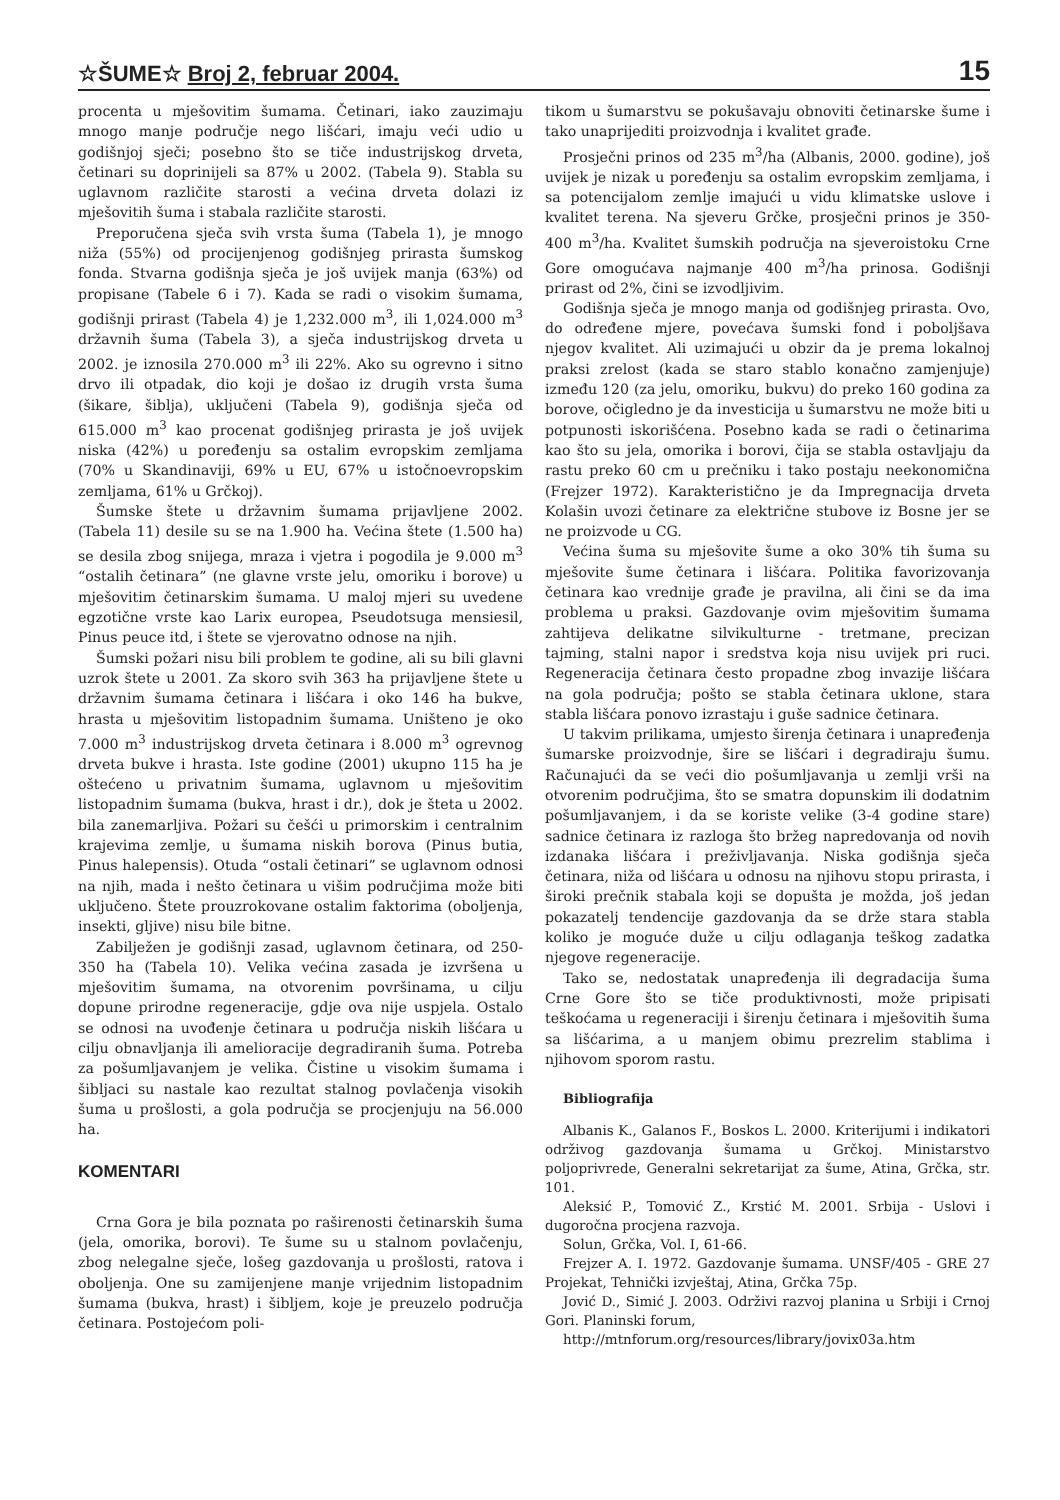☆ŠUME☆ Broj 2, februar 2004. 15
procenta u mješovitim šumama. Četinari, iako zauzimaju mnogo manje područje nego lišćari, imaju veći udio u godišnjoj sječi; posebno što se tiče industrijskog drveta, četinari su doprinijeli sa 87% u 2002. (Tabela 9). Stabla su uglavnom različite starosti a većina drveta dolazi iz mješovitih šuma i stabala različite starosti.
Preporučena sječa svih vrsta šuma (Tabela 1), je mnogo niža (55%) od procijenjenog godišnjeg prirasta šumskog fonda. Stvarna godišnja sječa je još uvijek manja (63%) od propisane (Tabele 6 i 7). Kada se radi o visokim šumama, godišnji prirast (Tabela 4) je 1,232.000 m<sup>3</sup>, ili 1,024.000 m<sup>3</sup> državnih šuma (Tabela 3), a sječa industrijskog drveta u 2002. je iznosila 270.000 m<sup>3</sup> ili 22%. Ako su ogrevno i sitno drvo ili otpadak, dio koji je došao iz drugih vrsta šuma (šikare, šiblja), uključeni (Tabela 9), godišnja sječa od 615.000 m<sup>3</sup> kao procenat godišnjeg prirasta je još uvijek niska (42%) u poređenju sa ostalim evropskim zemljama (70% u Skandinaviji, 69% u EU, 67% u istočnoevropskim zemljama, 61% u Grčkoj).
Šumske štete u državnim šumama prijavljene 2002. (Tabela 11) desile su se na 1.900 ha. Većina štete (1.500 ha) se desila zbog snijega, mraza i vjetra i pogodila je 9.000 m<sup>3</sup> “ostalih četinara” (ne glavne vrste jelu, omoriku i borove) u mješovitim četinarskim šumama. U maloj mjeri su uvedene egzotične vrste kao Larix europea, Pseudotsuga mensiesil, Pinus peuce itd, i štete se vjerovatno odnose na njih.
Šumski požari nisu bili problem te godine, ali su bili glavni uzrok štete u 2001. Za skoro svih 363 ha prijavljene štete u državnim šumama četinara i lišćara i oko 146 ha bukve, hrasta u mješovitim listopadnim šumama. Uništeno je oko 7.000 m<sup>3</sup> industrijskog drveta četinara i 8.000 m<sup>3</sup> ogrevnog drveta bukve i hrasta. Iste godine (2001) ukupno 115 ha je oštećeno u privatnim šumama, uglavnom u mješovitim listopadnim šumama (bukva, hrast i dr.), dok je šteta u 2002. bila zanemarljiva. Požari su češći u primorskim i centralnim krajevima zemlje, u šumama niskih borova (Pinus butia, Pinus halepensis). Otuda “ostali četinari” se uglavnom odnosi na njih, mada i nešto četinara u višim područjima može biti uključeno. Štete prouzrokovane ostalim faktorima (oboljenja, insekti, gljive) nisu bile bitne.
Zabilježen je godišnji zasad, uglavnom četinara, od 250-350 ha (Tabela 10). Velika većina zasada je izvršena u mješovitim šumama, na otvorenim površinama, u cilju dopune prirodne regeneracije, gdje ova nije uspjela. Ostalo se odnosi na uvođenje četinara u područja niskih lišćara u cilju obnavljanja ili amelioracije degradiranih šuma. Potreba za pošumljavanjem je velika. Čistine u visokim šumama i šibljaci su nastale kao rezultat stalnog povlačenja visokih šuma u prošlosti, a gola područja se procjenjuju na 56.000 ha.
KOMENTARI
Crna Gora je bila poznata po raširenosti četinarskih šuma (jela, omorika, borovi). Te šume su u stalnom povlačenju, zbog nelegalne sječe, lošeg gazdovanja u prošlosti, ratova i oboljenja. One su zamijenjene manje vrijednim listopadnim šumama (bukva, hrast) i šibljem, koje je preuzelo područja četinara. Postojećom poli-
tikom u šumarstvu se pokušavaju obnoviti četinarske šume i tako unaprijediti proizvodnja i kvalitet građe.
Prosječni prinos od 235 m<sup>3</sup>/ha (Albanis, 2000. godine), još uvijek je nizak u poređenju sa ostalim evropskim zemljama, i sa potencijalom zemlje imajući u vidu klimatske uslove i kvalitet terena. Na sjeveru Grčke, prosječni prinos je 350-400 m<sup>3</sup>/ha. Kvalitet šumskih područja na sjeveroistoku Crne Gore omogućava najmanje 400 m<sup>3</sup>/ha prinosa. Godišnji prirast od 2%, čini se izvodljivim.
Godišnja sječa je mnogo manja od godišnjeg prirasta. Ovo, do određene mjere, povećava šumski fond i poboljšava njegov kvalitet. Ali uzimajući u obzir da je prema lokalnoj praksi zrelost (kada se staro stablo konačno zamjenjuje) između 120 (za jelu, omoriku, bukvu) do preko 160 godina za borove, očigledno je da investicija u šumarstvu ne može biti u potpunosti iskorišćena. Posebno kada se radi o četinarima kao što su jela, omorika i borovi, čija se stabla ostavljaju da rastu preko 60 cm u prečniku i tako postaju neekonomična (Frejzer 1972). Karakteristično je da Impregnacija drveta Kolašin uvozi četinare za električne stubove iz Bosne jer se ne proizvode u CG.
Većina šuma su mješovite šume a oko 30% tih šuma su mješovite šume četinara i lišćara. Politika favorizovanja četinara kao vrednije građe je pravilna, ali čini se da ima problema u praksi. Gazdovanje ovim mješovitim šumama zahtijeva delikatne silvikulturne - tretmane, precizan tajming, stalni napor i sredstva koja nisu uvijek pri ruci. Regeneracija četinara često propadne zbog invazije lišćara na gola područja; pošto se stabla četinara uklone, stara stabla lišćara ponovo izrastaju i guše sadnice četinara.
U takvim prilikama, umjesto širenja četinara i unapređenja šumarske proizvodnje, šire se lišćari i degradiraju šumu. Računajući da se veći dio pošumljavanja u zemlji vrši na otvorenim područjima, što se smatra dopunskim ili dodatnim pošumljavanjem, i da se koriste velike (3-4 godine stare) sadnice četinara iz razloga što bržeg napredovanja od novih izdanaka lišćara i preživljavanja. Niska godišnja sječa četinara, niža od lišćara u odnosu na njihovu stopu prirasta, i široki prečnik stabala koji se dopušta je možda, još jedan pokazatelj tendencije gazdovanja da se drže stara stabla koliko je moguće duže u cilju odlaganja teškog zadatka njegove regeneracije.
Tako se, nedostatak unapređenja ili degradacija šuma Crne Gore što se tiče produktivnosti, može pripisati teškoćama u regeneraciji i širenju četinara i mješovitih šuma sa lišćarima, a u manjem obimu prezrelim stablima i njihovom sporom rastu.
Bibliografija
Albanis K., Galanos F., Boskos L. 2000. Kriterijumi i indikatori održivog gazdovanja šumama u Grčkoj. Ministarstvo poljoprivrede, Generalni sekretarijat za šume, Atina, Grčka, str. 101.
Aleksić P., Tomović Z., Krstić M. 2001. Srbija - Uslovi i dugoročna procjena razvoja.
Solun, Grčka, Vol. I, 61-66.
Frejzer A. I. 1972. Gazdovanje šumama. UNSF/405 - GRE 27 Projekat, Tehnički izvještaj, Atina, Grčka 75p.
Jović D., Simić J. 2003. Održivi razvoj planina u Srbiji i Crnoj Gori. Planinski forum,
http://mtnforum.org/resources/library/jovix03a.htm